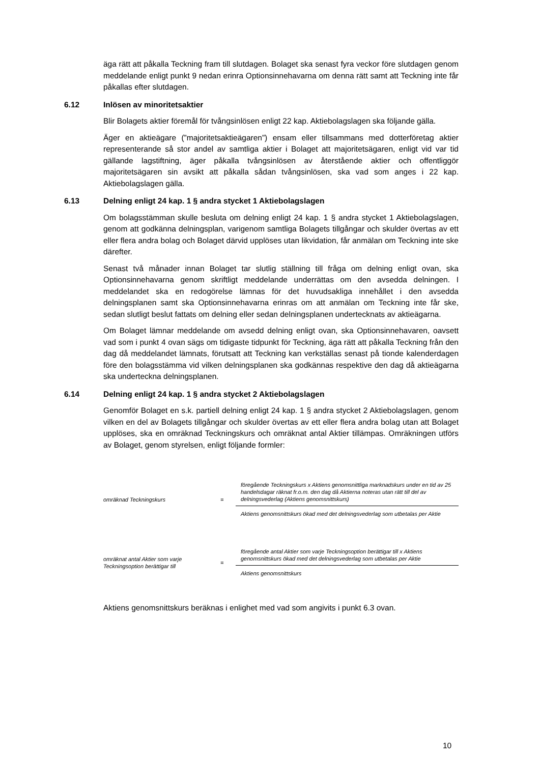äga rätt att påkalla Teckning fram till slutdagen. Bolaget ska senast fyra veckor före slutdagen genom meddelande enligt punkt 9 nedan erinra Optionsinnehavarna om denna rätt samt att Teckning inte får påkallas efter slutdagen.
6.12 Inlösen av minoritetsaktier
Blir Bolagets aktier föremål för tvångsinlösen enligt 22 kap. Aktiebolagslagen ska följande gälla.
Äger en aktieägare (”majoritetsaktieägaren”) ensam eller tillsammans med dotterföretag aktier representerande så stor andel av samtliga aktier i Bolaget att majoritetsägaren, enligt vid var tid gällande lagstiftning, äger påkalla tvångsinlösen av återstående aktier och offentliggör majoritetsägaren sin avsikt att påkalla sådan tvångsinlösen, ska vad som anges i 22 kap. Aktiebolagslagen gälla.
6.13 Delning enligt 24 kap. 1 § andra stycket 1 Aktiebolagslagen
Om bolagsstämman skulle besluta om delning enligt 24 kap. 1 § andra stycket 1 Aktiebolagslagen, genom att godkänna delningsplan, varigenom samtliga Bolagets tillgångar och skulder övertas av ett eller flera andra bolag och Bolaget därvid upplöses utan likvidation, får anmälan om Teckning inte ske därefter.
Senast två månader innan Bolaget tar slutlig ställning till fråga om delning enligt ovan, ska Optionsinnehavarna genom skriftligt meddelande underrättas om den avsedda delningen. I meddelandet ska en redogörelse lämnas för det huvudsakliga innehållet i den avsedda delningsplanen samt ska Optionsinnehavarna erinras om att anmälan om Teckning inte får ske, sedan slutligt beslut fattats om delning eller sedan delningsplanen undertecknats av aktieägarna.
Om Bolaget lämnar meddelande om avsedd delning enligt ovan, ska Optionsinnehavaren, oavsett vad som i punkt 4 ovan sägs om tidigaste tidpunkt för Teckning, äga rätt att påkalla Teckning från den dag då meddelandet lämnats, förutsatt att Teckning kan verkställas senast på tionde kalenderdagen före den bolagsstämma vid vilken delningsplanen ska godkännas respektive den dag då aktieägarna ska underteckna delningsplanen.
6.14 Delning enligt 24 kap. 1 § andra stycket 2 Aktiebolagslagen
Genomför Bolaget en s.k. partiell delning enligt 24 kap. 1 § andra stycket 2 Aktiebolagslagen, genom vilken en del av Bolagets tillgångar och skulder övertas av ett eller flera andra bolag utan att Bolaget upplöses, ska en omräknad Teckningskurs och omräknat antal Aktier tillämpas. Omräkningen utförs av Bolaget, genom styrelsen, enligt följande formler:
omräknad Teckningskurs =
föregående Teckningskurs x Aktiens genomsnittliga marknadskurs under en tid av 25 handelsdagar räknat fr.o.m. den dag då Aktierna noteras utan rätt till del av delningsvederlag (Aktiens genomsnittskurs)
Aktiens genomsnittskurs ökad med det delningsvederlag som utbetalas per Aktie
omräknat antal Aktier som varje Teckningsoption berättigar till
=
föregående antal Aktier som varje Teckningsoption berättigar till x Aktiens genomsnittskurs ökad med det delningsvederlag som utbetalas per Aktie
Aktiens genomsnittskurs
Aktiens genomsnittskurs beräknas i enlighet med vad som angivits i punkt 6.3 ovan.
10